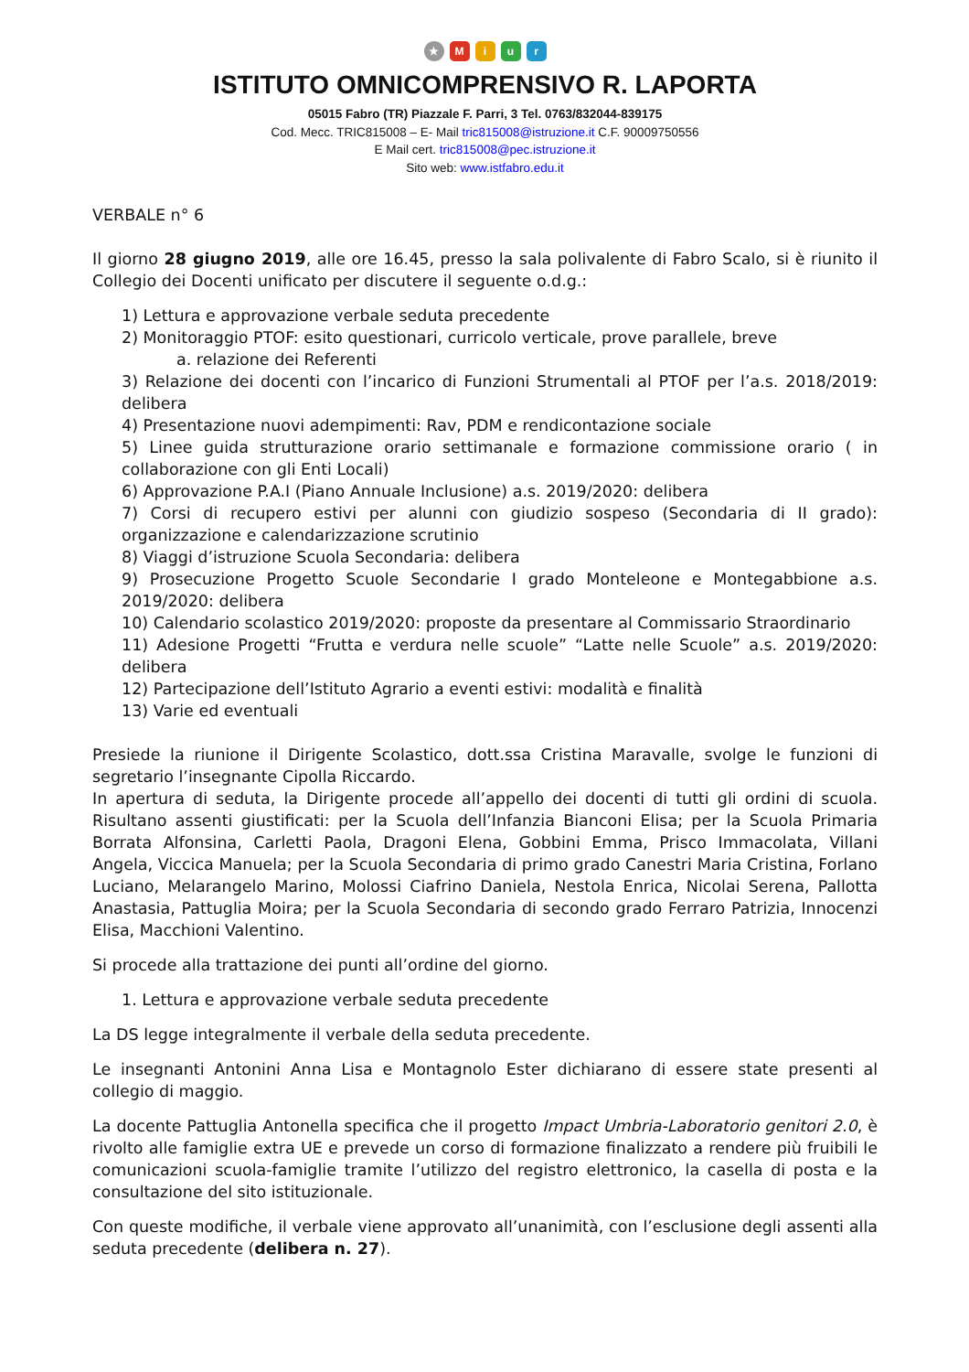★ Miur
ISTITUTO OMNICOMPRENSIVO R. LAPORTA
05015 Fabro (TR) Piazzale F. Parri, 3 Tel. 0763/832044-839175
Cod. Mecc. TRIC815008 – E- Mail tric815008@istruzione.it C.F. 90009750556
E Mail cert. tric815008@pec.istruzione.it
Sito web: www.istfabro.edu.it
VERBALE n° 6
Il giorno 28 giugno 2019, alle ore 16.45, presso la sala polivalente di Fabro Scalo, si è riunito il Collegio dei Docenti unificato per discutere il seguente o.d.g.:
1) Lettura e approvazione verbale seduta precedente
2) Monitoraggio PTOF: esito questionari, curricolo verticale, prove parallele, breve
a. relazione dei Referenti
3) Relazione dei docenti con l’incarico di Funzioni Strumentali al PTOF per l’a.s. 2018/2019: delibera
4) Presentazione nuovi adempimenti: Rav, PDM e rendicontazione sociale
5) Linee guida strutturazione orario settimanale e formazione commissione orario ( in collaborazione con gli Enti Locali)
6) Approvazione P.A.I (Piano Annuale Inclusione) a.s. 2019/2020: delibera
7) Corsi di recupero estivi per alunni con giudizio sospeso (Secondaria di II grado): organizzazione e calendarizzazione scrutinio
8) Viaggi d’istruzione Scuola Secondaria: delibera
9) Prosecuzione Progetto Scuole Secondarie I grado Monteleone e Montegabbione a.s. 2019/2020: delibera
10) Calendario scolastico 2019/2020: proposte da presentare al Commissario Straordinario
11) Adesione Progetti “Frutta e verdura nelle scuole” “Latte nelle Scuole” a.s. 2019/2020: delibera
12) Partecipazione dell’Istituto Agrario a eventi estivi: modalità e finalità
13) Varie ed eventuali
Presiede la riunione il Dirigente Scolastico, dott.ssa Cristina Maravalle, svolge le funzioni di segretario l’insegnante Cipolla Riccardo.
In apertura di seduta, la Dirigente procede all’appello dei docenti di tutti gli ordini di scuola. Risultano assenti giustificati: per la Scuola dell’Infanzia Bianconi Elisa; per la Scuola Primaria Borrata Alfonsina, Carletti Paola, Dragoni Elena, Gobbini Emma, Prisco Immacolata, Villani Angela, Viccica Manuela; per la Scuola Secondaria di primo grado Canestri Maria Cristina, Forlano Luciano, Melarangelo Marino, Molossi Ciafrino Daniela, Nestola Enrica, Nicolai Serena, Pallotta Anastasia, Pattuglia Moira; per la Scuola Secondaria di secondo grado Ferraro Patrizia, Innocenzi Elisa, Macchioni Valentino.
Si procede alla trattazione dei punti all’ordine del giorno.
1. Lettura e approvazione verbale seduta precedente
La DS legge integralmente il verbale della seduta precedente.
Le insegnanti Antonini Anna Lisa e Montagnolo Ester dichiarano di essere state presenti al collegio di maggio.
La docente Pattuglia Antonella specifica che il progetto Impact Umbria-Laboratorio genitori 2.0, è rivolto alle famiglie extra UE e prevede un corso di formazione finalizzato a rendere più fruibili le comunicazioni scuola-famiglie tramite l’utilizzo del registro elettronico, la casella di posta e la consultazione del sito istituzionale.
Con queste modifiche, il verbale viene approvato all’unanimità, con l’esclusione degli assenti alla seduta precedente (delibera n. 27).